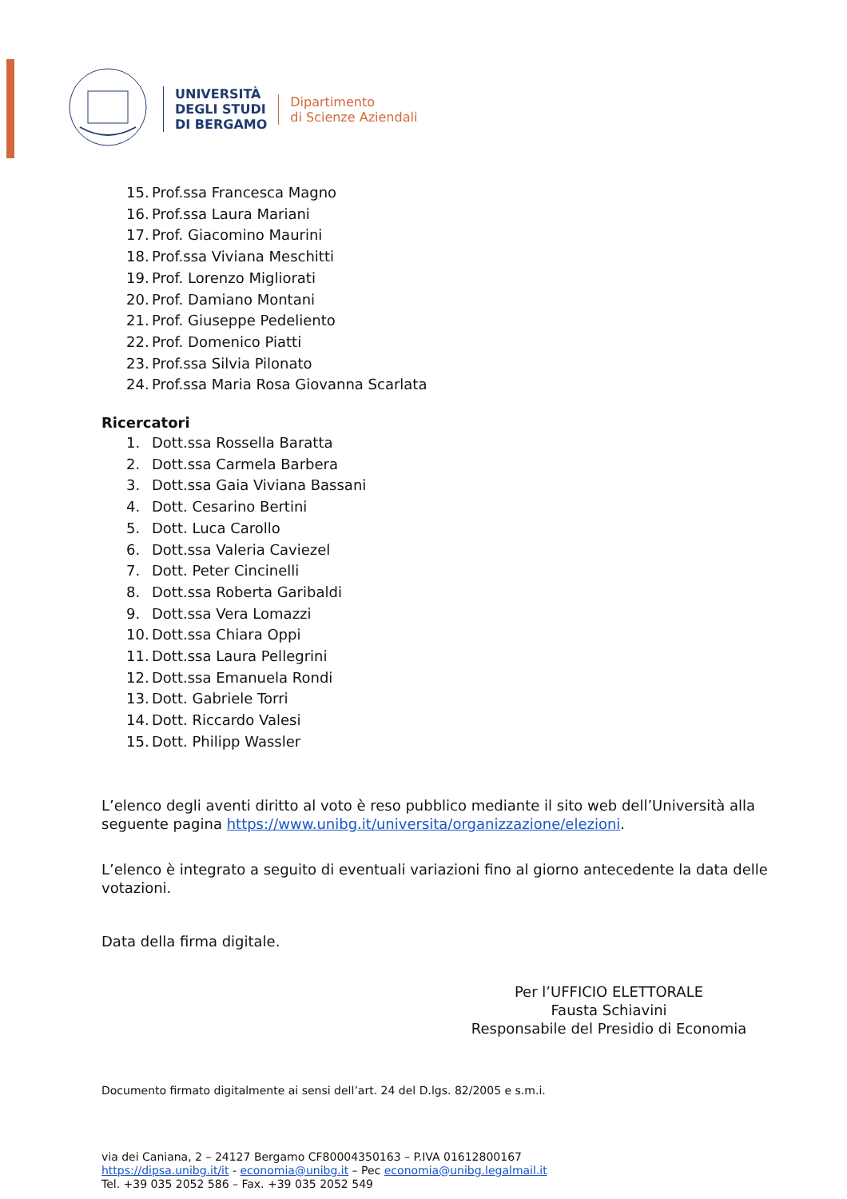UNIVERSITÀ
DEGLI STUDI
DI BERGAMO
Dipartimento
di Scienze Aziendali
15. Prof.ssa Francesca Magno
16. Prof.ssa Laura Mariani
17. Prof. Giacomino Maurini
18. Prof.ssa Viviana Meschitti
19. Prof. Lorenzo Migliorati
20. Prof. Damiano Montani
21. Prof. Giuseppe Pedeliento
22. Prof. Domenico Piatti
23. Prof.ssa Silvia Pilonato
24. Prof.ssa Maria Rosa Giovanna Scarlata
Ricercatori
1. Dott.ssa Rossella Baratta
2. Dott.ssa Carmela Barbera
3. Dott.ssa Gaia Viviana Bassani
4. Dott. Cesarino Bertini
5. Dott. Luca Carollo
6. Dott.ssa Valeria Caviezel
7. Dott. Peter Cincinelli
8. Dott.ssa Roberta Garibaldi
9. Dott.ssa Vera Lomazzi
10. Dott.ssa Chiara Oppi
11. Dott.ssa Laura Pellegrini
12. Dott.ssa Emanuela Rondi
13. Dott. Gabriele Torri
14. Dott. Riccardo Valesi
15. Dott. Philipp Wassler
L’elenco degli aventi diritto al voto è reso pubblico mediante il sito web dell’Università alla seguente pagina https://www.unibg.it/universita/organizzazione/elezioni.
L’elenco è integrato a seguito di eventuali variazioni fino al giorno antecedente la data delle votazioni.
Data della firma digitale.
Per l’UFFICIO ELETTORALE
Fausta Schiavini
Responsabile del Presidio di Economia
Documento firmato digitalmente ai sensi dell’art. 24 del D.lgs. 82/2005 e s.m.i.
via dei Caniana, 2 – 24127 Bergamo CF80004350163 – P.IVA 01612800167
https://dipsa.unibg.it/it - economia@unibg.it – Pec economia@unibg.legalmail.it
Tel. +39 035 2052 586 – Fax. +39 035 2052 549